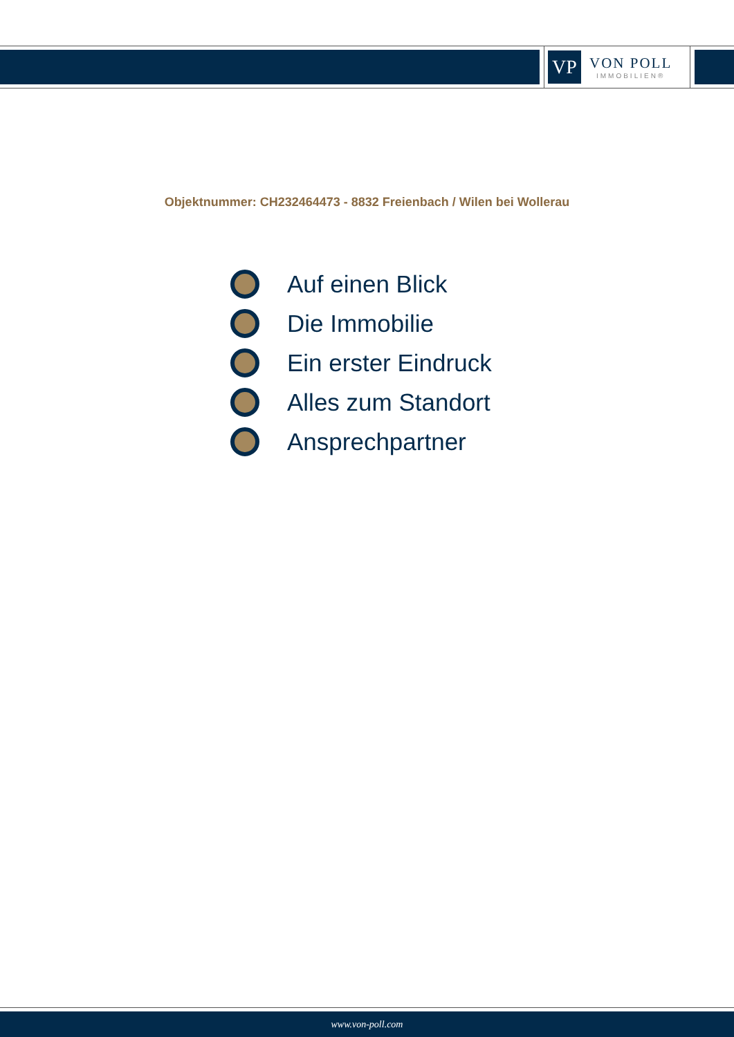VP
VON POLL
IMMOBILIEN®
Objektnummer: CH232464473 - 8832 Freienbach / Wilen bei Wollerau
Auf einen Blick
Die Immobilie
Ein erster Eindruck
Alles zum Standort
Ansprechpartner
www.von-poll.com